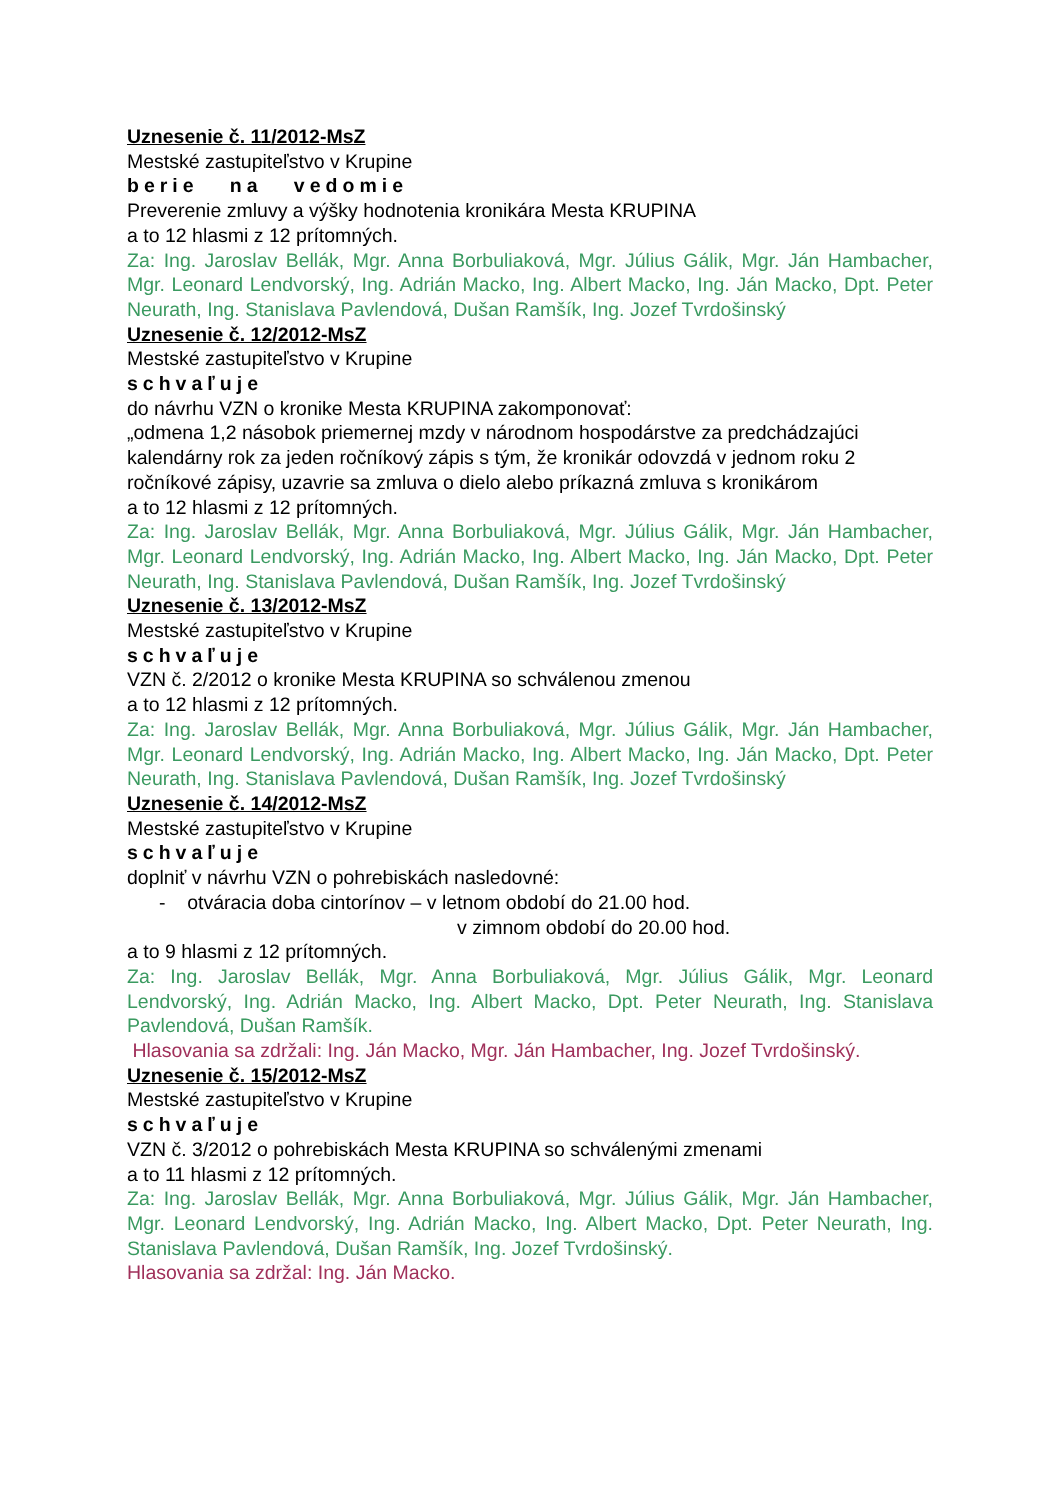Uznesenie č. 11/2012-MsZ
Mestské zastupiteľstvo v Krupine
berie na vedomie
Preverenie zmluvy a výšky hodnotenia kronikára Mesta KRUPINA
a to 12 hlasmi z 12 prítomných.
Za: Ing. Jaroslav Bellák, Mgr. Anna Borbuliaková, Mgr. Július Gálik, Mgr. Ján Hambacher, Mgr. Leonard Lendvorský, Ing. Adrián Macko, Ing. Albert Macko, Ing. Ján Macko, Dpt. Peter Neurath, Ing. Stanislava Pavlendová, Dušan Ramšík, Ing. Jozef Tvrdošinský
Uznesenie č. 12/2012-MsZ
Mestské zastupiteľstvo v Krupine
schvaľuje
do návrhu VZN o kronike Mesta KRUPINA zakomponovať:
„odmena 1,2 násobok priemernej mzdy v národnom hospodárstve za predchádzajúci kalendárny rok za jeden ročníkový zápis s tým, že kronikár odovzdá v jednom roku 2 ročníkové zápisy, uzavrie sa zmluva o dielo alebo príkazná zmluva s kronikárom
a to 12 hlasmi z 12 prítomných.
Za: Ing. Jaroslav Bellák, Mgr. Anna Borbuliaková, Mgr. Július Gálik, Mgr. Ján Hambacher, Mgr. Leonard Lendvorský, Ing. Adrián Macko, Ing. Albert Macko, Ing. Ján Macko, Dpt. Peter Neurath, Ing. Stanislava Pavlendová, Dušan Ramšík, Ing. Jozef Tvrdošinský
Uznesenie č. 13/2012-MsZ
Mestské zastupiteľstvo v Krupine
schvaľuje
VZN č. 2/2012 o kronike Mesta KRUPINA so schválenou zmenou
a to 12 hlasmi z 12 prítomných.
Za: Ing. Jaroslav Bellák, Mgr. Anna Borbuliaková, Mgr. Július Gálik, Mgr. Ján Hambacher, Mgr. Leonard Lendvorský, Ing. Adrián Macko, Ing. Albert Macko, Ing. Ján Macko, Dpt. Peter Neurath, Ing. Stanislava Pavlendová, Dušan Ramšík, Ing. Jozef Tvrdošinský
Uznesenie č. 14/2012-MsZ
Mestské zastupiteľstvo v Krupine
schvaľuje
doplniť v návrhu VZN o pohrebiskách nasledovné:
- otváracia doba cintorínov – v letnom období do 21.00 hod.
v zimnom období do 20.00 hod.
a to 9 hlasmi z 12 prítomných.
Za: Ing. Jaroslav Bellák, Mgr. Anna Borbuliaková, Mgr. Július Gálik, Mgr. Leonard Lendvorský, Ing. Adrián Macko, Ing. Albert Macko, Dpt. Peter Neurath, Ing. Stanislava Pavlendová, Dušan Ramšík.
Hlasovania sa zdržali: Ing. Ján Macko, Mgr. Ján Hambacher, Ing. Jozef Tvrdošinský.
Uznesenie č. 15/2012-MsZ
Mestské zastupiteľstvo v Krupine
schvaľuje
VZN č. 3/2012 o pohrebiskách Mesta KRUPINA so schválenými zmenami
a to 11 hlasmi z 12 prítomných.
Za: Ing. Jaroslav Bellák, Mgr. Anna Borbuliaková, Mgr. Július Gálik, Mgr. Ján Hambacher, Mgr. Leonard Lendvorský, Ing. Adrián Macko, Ing. Albert Macko, Dpt. Peter Neurath, Ing. Stanislava Pavlendová, Dušan Ramšík, Ing. Jozef Tvrdošinský.
Hlasovania sa zdržal: Ing. Ján Macko.